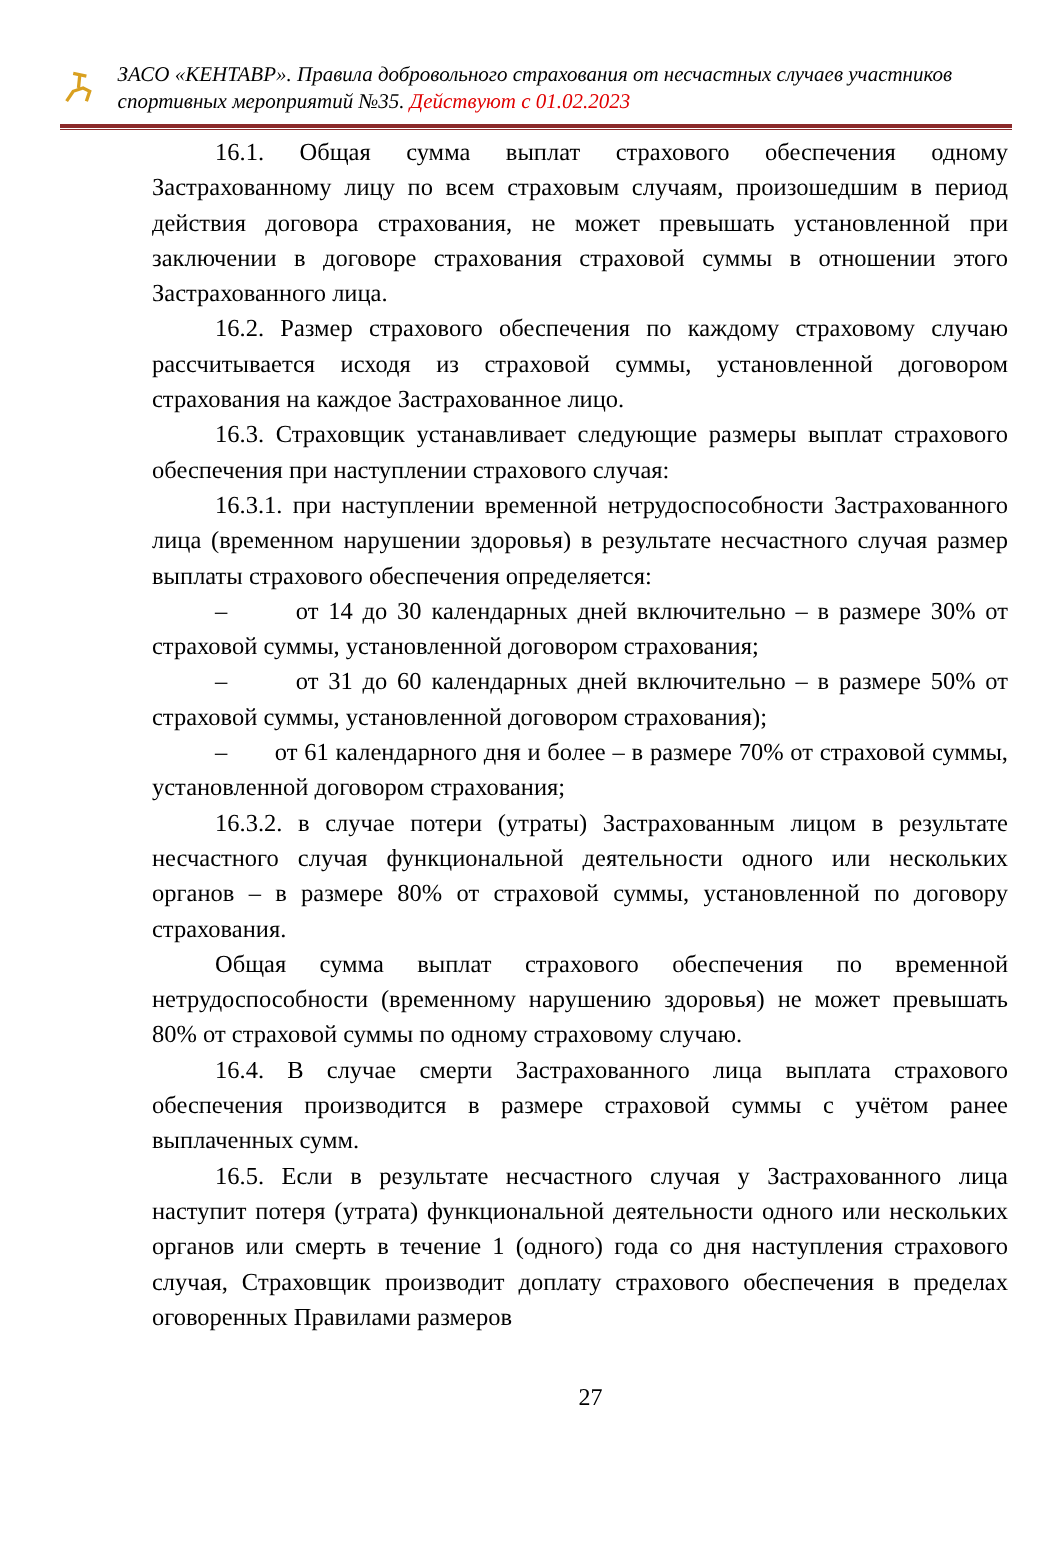ЗАСО «КЕНТАВР». Правила добровольного страхования от несчастных случаев участников спортивных мероприятий №35. Действуют с 01.02.2023
16.1. Общая сумма выплат страхового обеспечения одному Застрахованному лицу по всем страховым случаям, произошедшим в период действия договора страхования, не может превышать установленной при заключении в договоре страхования страховой суммы в отношении этого Застрахованного лица.
16.2. Размер страхового обеспечения по каждому страховому случаю рассчитывается исходя из страховой суммы, установленной договором страхования на каждое Застрахованное лицо.
16.3. Страховщик устанавливает следующие размеры выплат страхового обеспечения при наступлении страхового случая:
16.3.1. при наступлении временной нетрудоспособности Застрахованного лица (временном нарушении здоровья) в результате несчастного случая размер выплаты страхового обеспечения определяется:
– от 14 до 30 календарных дней включительно – в размере 30% от страховой суммы, установленной договором страхования;
– от 31 до 60 календарных дней включительно – в размере 50% от страховой суммы, установленной договором страхования);
– от 61 календарного дня и более – в размере 70% от страховой суммы, установленной договором страхования;
16.3.2. в случае потери (утраты) Застрахованным лицом в результате несчастного случая функциональной деятельности одного или нескольких органов – в размере 80% от страховой суммы, установленной по договору страхования.
Общая сумма выплат страхового обеспечения по временной нетрудоспособности (временному нарушению здоровья) не может превышать 80% от страховой суммы по одному страховому случаю.
16.4. В случае смерти Застрахованного лица выплата страхового обеспечения производится в размере страховой суммы с учётом ранее выплаченных сумм.
16.5. Если в результате несчастного случая у Застрахованного лица наступит потеря (утрата) функциональной деятельности одного или нескольких органов или смерть в течение 1 (одного) года со дня наступления страхового случая, Страховщик производит доплату страхового обеспечения в пределах оговоренных Правилами размеров
27